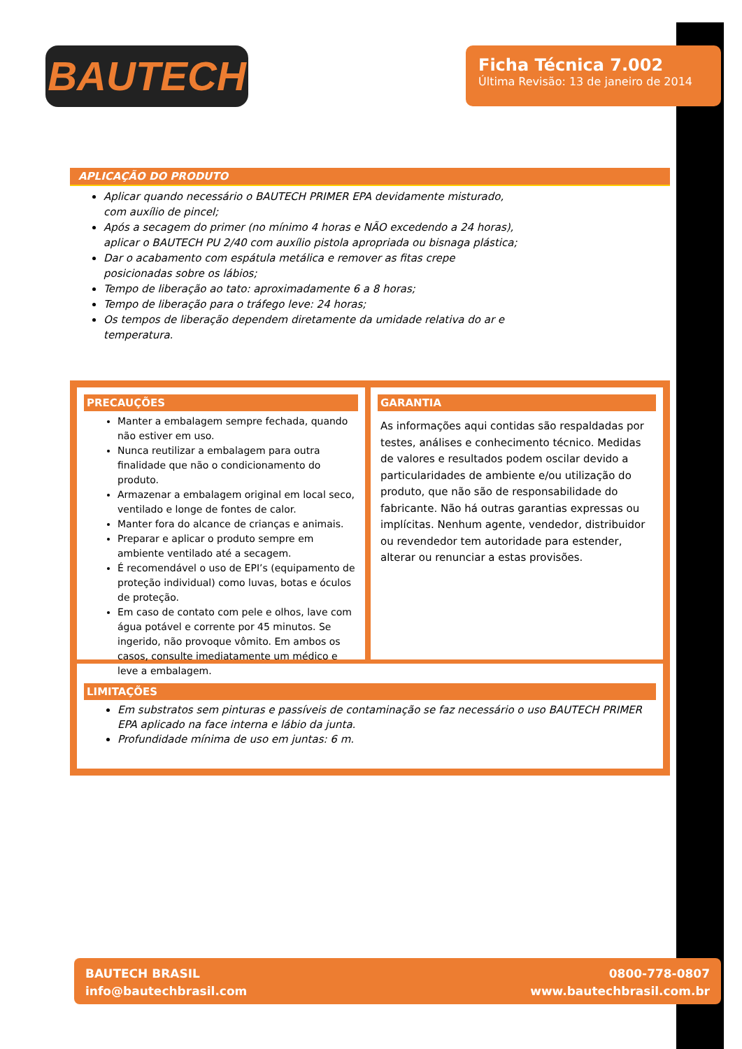BAUTECH
Ficha Técnica 7.002
Última Revisão: 13 de janeiro de 2014
APLICAÇÃO DO PRODUTO
Aplicar quando necessário o BAUTECH PRIMER EPA devidamente misturado, com auxílio de pincel;
Após a secagem do primer (no mínimo 4 horas e NÃO excedendo a 24 horas), aplicar o BAUTECH PU 2/40 com auxílio pistola apropriada ou bisnaga plástica;
Dar o acabamento com espátula metálica e remover as fitas crepe posicionadas sobre os lábios;
Tempo de liberação ao tato: aproximadamente 6 a 8 horas;
Tempo de liberação para o tráfego leve: 24 horas;
Os tempos de liberação dependem diretamente da umidade relativa do ar e temperatura.
PRECAUÇÕES
Manter a embalagem sempre fechada, quando não estiver em uso.
Nunca reutilizar a embalagem para outra finalidade que não o condicionamento do produto.
Armazenar a embalagem original em local seco, ventilado e longe de fontes de calor.
Manter fora do alcance de crianças e animais.
Preparar e aplicar o produto sempre em ambiente ventilado até a secagem.
É recomendável o uso de EPI’s (equipamento de proteção individual) como luvas, botas e óculos de proteção.
Em caso de contato com pele e olhos, lave com água potável e corrente por 45 minutos. Se ingerido, não provoque vômito. Em ambos os casos, consulte imediatamente um médico e leve a embalagem.
GARANTIA
As informações aqui contidas são respaldadas por testes, análises e conhecimento técnico. Medidas de valores e resultados podem oscilar devido a particularidades de ambiente e/ou utilização do produto, que não são de responsabilidade do fabricante. Não há outras garantias expressas ou implícitas. Nenhum agente, vendedor, distribuidor ou revendedor tem autoridade para estender, alterar ou renunciar a estas provisões.
LIMITAÇÕES
Em substratos sem pinturas e passíveis de contaminação se faz necessário o uso BAUTECH PRIMER EPA aplicado na face interna e lábio da junta.
Profundidade mínima de uso em juntas: 6 m.
BAUTECH BRASIL
info@bautechbrasil.com
0800-778-0807
www.bautechbrasil.com.br